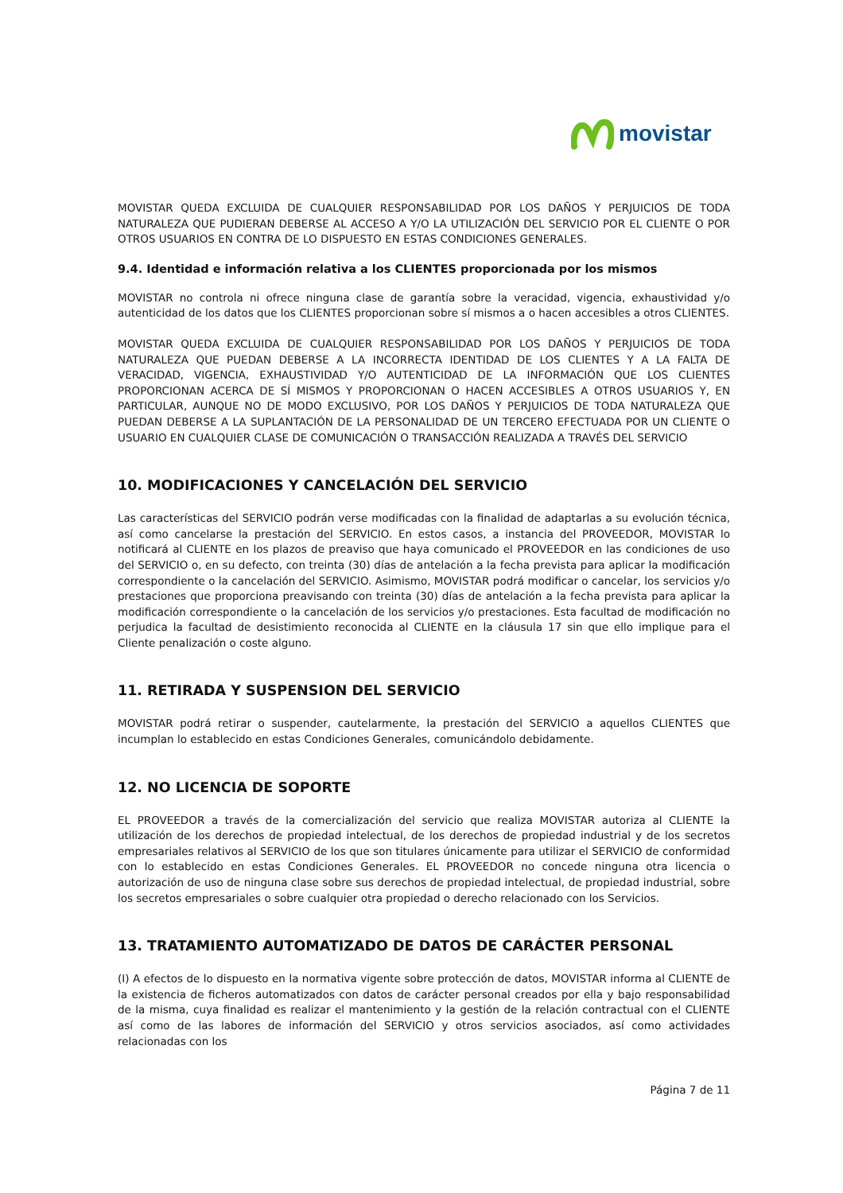movistar
MOVISTAR QUEDA EXCLUIDA DE CUALQUIER RESPONSABILIDAD POR LOS DAÑOS Y PERJUICIOS DE TODA NATURALEZA QUE PUDIERAN DEBERSE AL ACCESO A Y/O LA UTILIZACIÓN DEL SERVICIO POR EL CLIENTE O POR OTROS USUARIOS EN CONTRA DE LO DISPUESTO EN ESTAS CONDICIONES GENERALES.
9.4. Identidad e información relativa a los CLIENTES proporcionada por los mismos
MOVISTAR no controla ni ofrece ninguna clase de garantía sobre la veracidad, vigencia, exhaustividad y/o autenticidad de los datos que los CLIENTES proporcionan sobre sí mismos a o hacen accesibles a otros CLIENTES.
MOVISTAR QUEDA EXCLUIDA DE CUALQUIER RESPONSABILIDAD POR LOS DAÑOS Y PERJUICIOS DE TODA NATURALEZA QUE PUEDAN DEBERSE A LA INCORRECTA IDENTIDAD DE LOS CLIENTES Y A LA FALTA DE VERACIDAD, VIGENCIA, EXHAUSTIVIDAD Y/O AUTENTICIDAD DE LA INFORMACIÓN QUE LOS CLIENTES PROPORCIONAN ACERCA DE SÍ MISMOS Y PROPORCIONAN O HACEN ACCESIBLES A OTROS USUARIOS Y, EN PARTICULAR, AUNQUE NO DE MODO EXCLUSIVO, POR LOS DAÑOS Y PERJUICIOS DE TODA NATURALEZA QUE PUEDAN DEBERSE A LA SUPLANTACIÓN DE LA PERSONALIDAD DE UN TERCERO EFECTUADA POR UN CLIENTE O USUARIO EN CUALQUIER CLASE DE COMUNICACIÓN O TRANSACCIÓN REALIZADA A TRAVÉS DEL SERVICIO
10. MODIFICACIONES Y CANCELACIÓN DEL SERVICIO
Las características del SERVICIO podrán verse modificadas con la finalidad de adaptarlas a su evolución técnica, así como cancelarse la prestación del SERVICIO. En estos casos, a instancia del PROVEEDOR, MOVISTAR lo notificará al CLIENTE en los plazos de preaviso que haya comunicado el PROVEEDOR en las condiciones de uso del SERVICIO o, en su defecto, con treinta (30) días de antelación a la fecha prevista para aplicar la modificación correspondiente o la cancelación del SERVICIO. Asimismo, MOVISTAR podrá modificar o cancelar, los servicios y/o prestaciones que proporciona preavisando con treinta (30) días de antelación a la fecha prevista para aplicar la modificación correspondiente o la cancelación de los servicios y/o prestaciones. Esta facultad de modificación no perjudica la facultad de desistimiento reconocida al CLIENTE en la cláusula 17 sin que ello implique para el Cliente penalización o coste alguno.
11. RETIRADA Y SUSPENSION DEL SERVICIO
MOVISTAR podrá retirar o suspender, cautelarmente, la prestación del SERVICIO a aquellos CLIENTES que incumplan lo establecido en estas Condiciones Generales, comunicándolo debidamente.
12. NO LICENCIA DE SOPORTE
EL PROVEEDOR a través de la comercialización del servicio que realiza MOVISTAR autoriza al CLIENTE la utilización de los derechos de propiedad intelectual, de los derechos de propiedad industrial y de los secretos empresariales relativos al SERVICIO de los que son titulares únicamente para utilizar el SERVICIO de conformidad con lo establecido en estas Condiciones Generales. EL PROVEEDOR no concede ninguna otra licencia o autorización de uso de ninguna clase sobre sus derechos de propiedad intelectual, de propiedad industrial, sobre los secretos empresariales o sobre cualquier otra propiedad o derecho relacionado con los Servicios.
13. TRATAMIENTO AUTOMATIZADO DE DATOS DE CARÁCTER PERSONAL
(I) A efectos de lo dispuesto en la normativa vigente sobre protección de datos, MOVISTAR informa al CLIENTE de la existencia de ficheros automatizados con datos de carácter personal creados por ella y bajo responsabilidad de la misma, cuya finalidad es realizar el mantenimiento y la gestión de la relación contractual con el CLIENTE así como de las labores de información del SERVICIO y otros servicios asociados, así como actividades relacionadas con los
Página 7 de 11